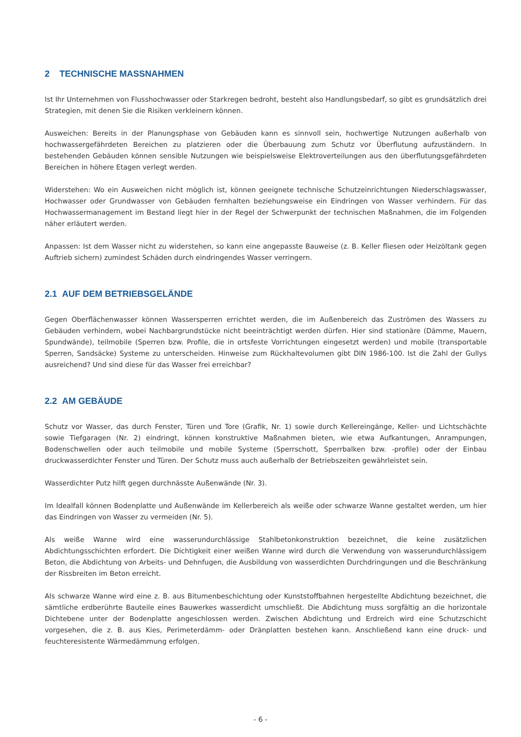2 TECHNISCHE MASSNAHMEN
Ist Ihr Unternehmen von Flusshochwasser oder Starkregen bedroht, besteht also Handlungsbedarf, so gibt es grundsätzlich drei Strategien, mit denen Sie die Risiken verkleinern können.
Ausweichen: Bereits in der Planungsphase von Gebäuden kann es sinnvoll sein, hochwertige Nutzungen außerhalb von hochwassergefährdeten Bereichen zu platzieren oder die Überbauung zum Schutz vor Überflutung aufzuständern. In bestehenden Gebäuden können sensible Nutzungen wie beispielsweise Elektroverteilungen aus den überflutungsgefährdeten Bereichen in höhere Etagen verlegt werden.
Widerstehen: Wo ein Ausweichen nicht möglich ist, können geeignete technische Schutzeinrichtungen Niederschlagswasser, Hochwasser oder Grundwasser von Gebäuden fernhalten beziehungsweise ein Eindringen von Wasser verhindern. Für das Hochwassermanagement im Bestand liegt hier in der Regel der Schwerpunkt der technischen Maßnahmen, die im Folgenden näher erläutert werden.
Anpassen: Ist dem Wasser nicht zu widerstehen, so kann eine angepasste Bauweise (z. B. Keller fliesen oder Heizöltank gegen Auftrieb sichern) zumindest Schäden durch eindringendes Wasser verringern.
2.1 AUF DEM BETRIEBSGELÄNDE
Gegen Oberflächenwasser können Wassersperren errichtet werden, die im Außenbereich das Zuströmen des Wassers zu Gebäuden verhindern, wobei Nachbargrundstücke nicht beeinträchtigt werden dürfen. Hier sind stationäre (Dämme, Mauern, Spundwände), teilmobile (Sperren bzw. Profile, die in ortsfeste Vorrichtungen eingesetzt werden) und mobile (transportable Sperren, Sandsäcke) Systeme zu unterscheiden. Hinweise zum Rückhaltevolumen gibt DIN 1986-100. Ist die Zahl der Gullys ausreichend? Und sind diese für das Wasser frei erreichbar?
2.2 AM GEBÄUDE
Schutz vor Wasser, das durch Fenster, Türen und Tore (Grafik, Nr. 1) sowie durch Kellereingänge, Keller- und Lichtschächte sowie Tiefgaragen (Nr. 2) eindringt, können konstruktive Maßnahmen bieten, wie etwa Aufkantungen, Anrampungen, Bodenschwellen oder auch teilmobile und mobile Systeme (Sperrschott, Sperrbalken bzw. -profile) oder der Einbau druckwasserdichter Fenster und Türen. Der Schutz muss auch außerhalb der Betriebszeiten gewährleistet sein.
Wasserdichter Putz hilft gegen durchnässte Außenwände (Nr. 3).
Im Idealfall können Bodenplatte und Außenwände im Kellerbereich als weiße oder schwarze Wanne gestaltet werden, um hier das Eindringen von Wasser zu vermeiden (Nr. 5).
Als weiße Wanne wird eine wasserundurchlässige Stahlbetonkonstruktion bezeichnet, die keine zusätzlichen Abdichtungsschichten erfordert. Die Dichtigkeit einer weißen Wanne wird durch die Verwendung von wasserundurchlässigem Beton, die Abdichtung von Arbeits- und Dehnfugen, die Ausbildung von wasserdichten Durchdringungen und die Beschränkung der Rissbreiten im Beton erreicht.
Als schwarze Wanne wird eine z. B. aus Bitumenbeschichtung oder Kunststoffbahnen hergestellte Abdichtung bezeichnet, die sämtliche erdberührte Bauteile eines Bauwerkes wasserdicht umschließt. Die Abdichtung muss sorgfältig an die horizontale Dichtebene unter der Bodenplatte angeschlossen werden. Zwischen Abdichtung und Erdreich wird eine Schutzschicht vorgesehen, die z. B. aus Kies, Perimeterdämm- oder Dränplatten bestehen kann. Anschließend kann eine druck- und feuchteresistente Wärmedämmung erfolgen.
- 6 -